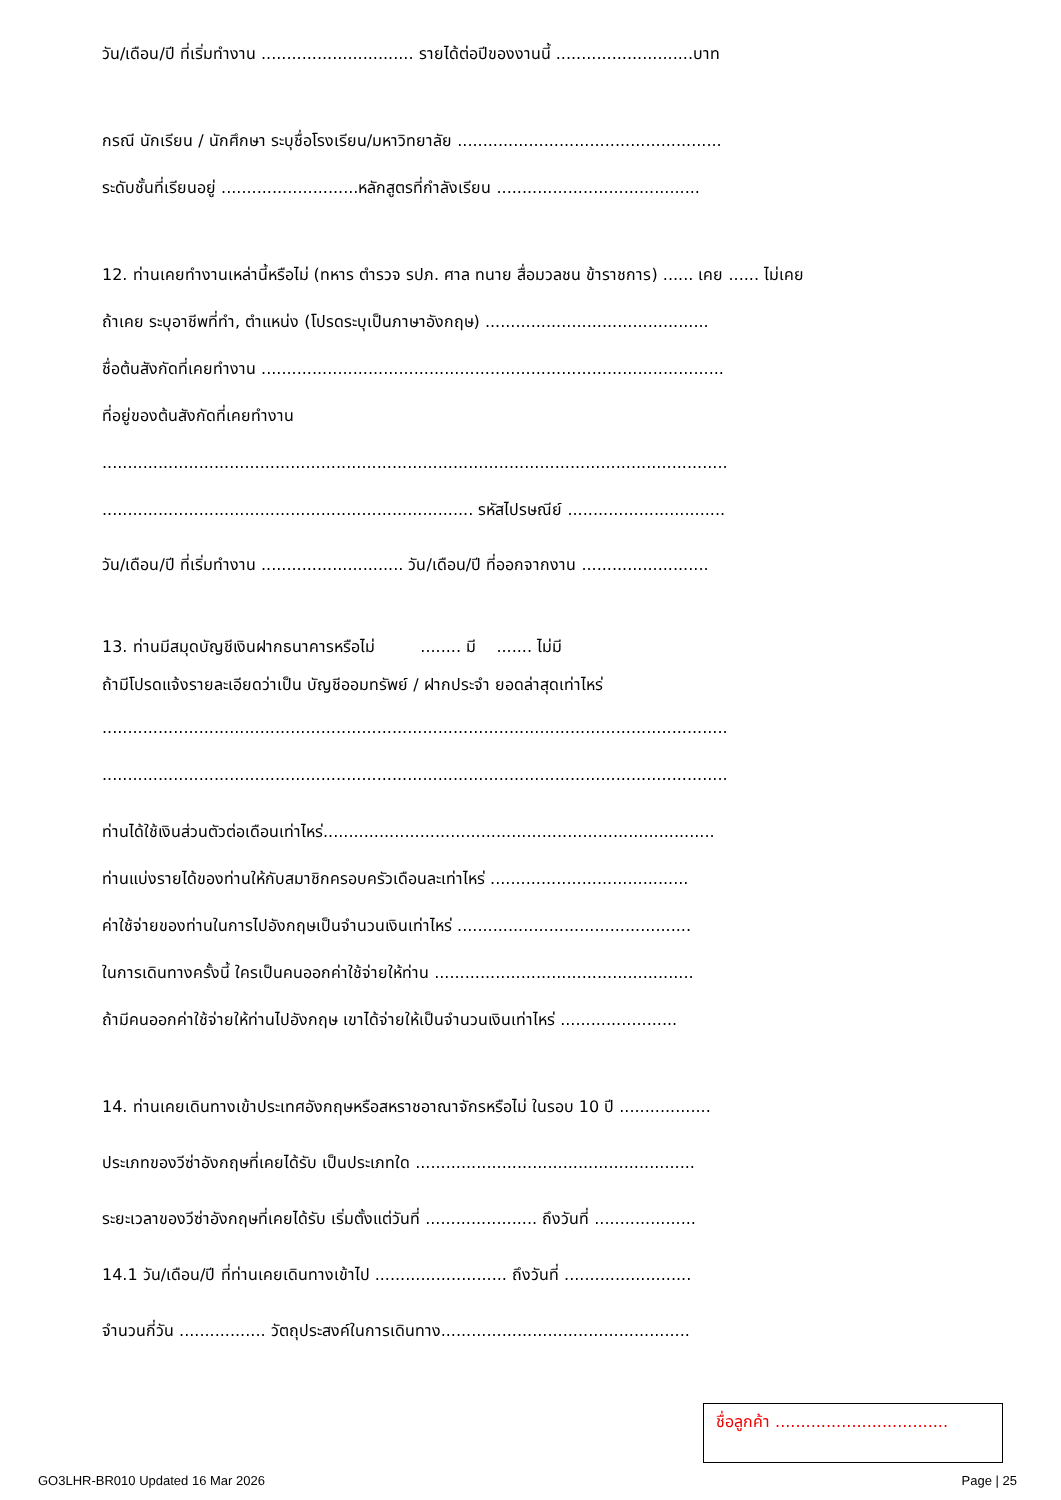วัน/เดือน/ปี ที่เริ่มทำงาน .............................. รายได้ต่อปีของงานนี้ ...........................บาท
กรณี นักเรียน / นักศึกษา ระบุชื่อโรงเรียน/มหาวิทยาลัย ....................................................
ระดับชั้นที่เรียนอยู่ ...........................หลักสูตรที่กำลังเรียน ........................................
12. ท่านเคยทำงานเหล่านี้หรือไม่ (ทหาร ตำรวจ รปภ. ศาล ทนาย สื่อมวลชน ข้าราชการ) ...... เคย ...... ไม่เคย
ถ้าเคย ระบุอาชีพที่ทำ, ตำแหน่ง (โปรดระบุเป็นภาษาอังกฤษ) ............................................
ชื่อต้นสังกัดที่เคยทำงาน ...........................................................................................
ที่อยู่ของต้นสังกัดที่เคยทำงาน
...........................................................................................................................
......................................................................... รหัสไปรษณีย์ ...............................
วัน/เดือน/ปี ที่เริ่มทำงาน ............................ วัน/เดือน/ปี ที่ออกจากงาน .........................
13. ท่านมีสมุดบัญชีเงินฝากธนาคารหรือไม่ ........ มี ....... ไม่มี
ถ้ามีโปรดแจ้งรายละเอียดว่าเป็น บัญชีออมทรัพย์ / ฝากประจำ ยอดล่าสุดเท่าไหร่
...........................................................................................................................
...........................................................................................................................
ท่านได้ใช้เงินส่วนตัวต่อเดือนเท่าไหร่.............................................................................
ท่านแบ่งรายได้ของท่านให้กับสมาชิกครอบครัวเดือนละเท่าไหร่ .......................................
ค่าใช้จ่ายของท่านในการไปอังกฤษเป็นจำนวนเงินเท่าไหร่ ..............................................
ในการเดินทางครั้งนี้ ใครเป็นคนออกค่าใช้จ่ายให้ท่าน ...................................................
ถ้ามีคนออกค่าใช้จ่ายให้ท่านไปอังกฤษ เขาได้จ่ายให้เป็นจำนวนเงินเท่าไหร่ .......................
14. ท่านเคยเดินทางเข้าประเทศอังกฤษหรือสหราชอาณาจักรหรือไม่ ในรอบ 10 ปี ..................
ประเภทของวีซ่าอังกฤษที่เคยได้รับ เป็นประเภทใด .......................................................
ระยะเวลาของวีซ่าอังกฤษที่เคยได้รับ เริ่มตั้งแต่วันที่ ...................... ถึงวันที่ ....................
14.1 วัน/เดือน/ปี ที่ท่านเคยเดินทางเข้าไป .......................... ถึงวันที่ .........................
จำนวนกี่วัน ................. วัตถุประสงค์ในการเดินทาง.................................................
ชื่อลูกค้า ..................................
GO3LHR-BR010 Updated 16 Mar 2026 Page | 25